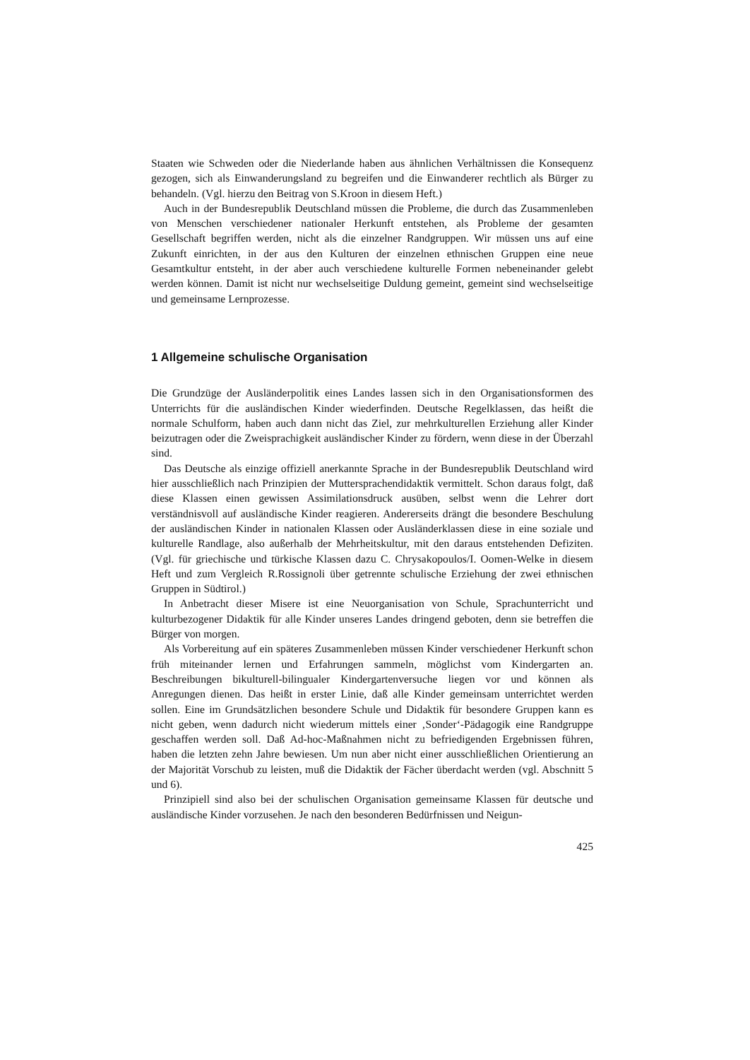Staaten wie Schweden oder die Niederlande haben aus ähnlichen Verhältnissen die Konsequenz gezogen, sich als Einwanderungsland zu begreifen und die Einwanderer rechtlich als Bürger zu behandeln. (Vgl. hierzu den Beitrag von S.Kroon in diesem Heft.)
Auch in der Bundesrepublik Deutschland müssen die Probleme, die durch das Zusammenleben von Menschen verschiedener nationaler Herkunft entstehen, als Probleme der gesamten Gesellschaft begriffen werden, nicht als die einzelner Randgruppen. Wir müssen uns auf eine Zukunft einrichten, in der aus den Kulturen der einzelnen ethnischen Gruppen eine neue Gesamtkultur entsteht, in der aber auch verschiedene kulturelle Formen nebeneinander gelebt werden können. Damit ist nicht nur wechselseitige Duldung gemeint, gemeint sind wechselseitige und gemeinsame Lernprozesse.
1 Allgemeine schulische Organisation
Die Grundzüge der Ausländerpolitik eines Landes lassen sich in den Organisationsformen des Unterrichts für die ausländischen Kinder wiederfinden. Deutsche Regelklassen, das heißt die normale Schulform, haben auch dann nicht das Ziel, zur mehrkulturellen Erziehung aller Kinder beizutragen oder die Zweisprachigkeit ausländischer Kinder zu fördern, wenn diese in der Überzahl sind.
Das Deutsche als einzige offiziell anerkannte Sprache in der Bundesrepublik Deutschland wird hier ausschließlich nach Prinzipien der Muttersprachendidaktik vermittelt. Schon daraus folgt, daß diese Klassen einen gewissen Assimilationsdruck ausüben, selbst wenn die Lehrer dort verständnisvoll auf ausländische Kinder reagieren. Andererseits drängt die besondere Beschulung der ausländischen Kinder in nationalen Klassen oder Ausländerklassen diese in eine soziale und kulturelle Randlage, also außerhalb der Mehrheitskultur, mit den daraus entstehenden Defiziten. (Vgl. für griechische und türkische Klassen dazu C. Chrysakopoulos/I. Oomen-Welke in diesem Heft und zum Vergleich R.Rossignoli über getrennte schulische Erziehung der zwei ethnischen Gruppen in Südtirol.)
In Anbetracht dieser Misere ist eine Neuorganisation von Schule, Sprachunterricht und kulturbezogener Didaktik für alle Kinder unseres Landes dringend geboten, denn sie betreffen die Bürger von morgen.
Als Vorbereitung auf ein späteres Zusammenleben müssen Kinder verschiedener Herkunft schon früh miteinander lernen und Erfahrungen sammeln, möglichst vom Kindergarten an. Beschreibungen bikulturell-bilingualer Kindergartenversuche liegen vor und können als Anregungen dienen. Das heißt in erster Linie, daß alle Kinder gemeinsam unterrichtet werden sollen. Eine im Grundsätzlichen besondere Schule und Didaktik für besondere Gruppen kann es nicht geben, wenn dadurch nicht wiederum mittels einer ‚Sonder‘-Pädagogik eine Randgruppe geschaffen werden soll. Daß Ad-hoc-Maßnahmen nicht zu befriedigenden Ergebnissen führen, haben die letzten zehn Jahre bewiesen. Um nun aber nicht einer ausschließlichen Orientierung an der Majorität Vorschub zu leisten, muß die Didaktik der Fächer überdacht werden (vgl. Abschnitt 5 und 6).
Prinzipiell sind also bei der schulischen Organisation gemeinsame Klassen für deutsche und ausländische Kinder vorzusehen. Je nach den besonderen Bedürfnissen und Neigun-
425